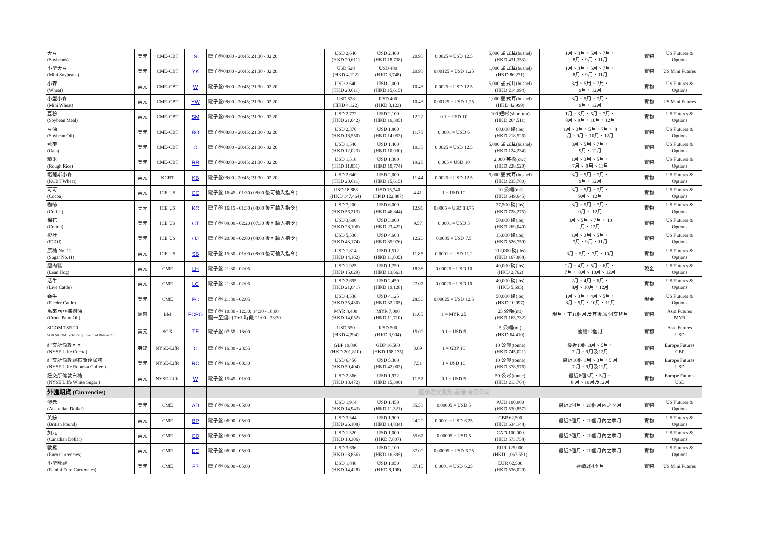| 大豆 (Soybeans) | 美元 | CME-CBT | S | 電子盤08:00 - 20:45; 21:30 - 02:20 | USD 2,640 (HKD 20,611) | USD 2,400 (HKD 18,738) | 20.93 | 0.0025 = USD 12.5 | 5,000 蒲式耳(bushel) (HKD 431,353) | 1月、3月、5月、7月、 8月、9月、11月 | 實物 | US Futures & Options |
| 小型大豆 (Mini Soybeans) | 美元 | CME-CBT | YK | 電子盤08:00 - 20:45; 21:30 - 02:20 | USD 528 (HKD 4,122) | USD 480 (HKD 3,748) | 20.93 | 0.00125 = USD 1.25 | 1,000 蒲式耳(bushel) (HKD 86,271) | 1月、3月、5月、7月、 8月、9月、11月 | 實物 | US Mini Futures |
| 小麥 (Wheat) | 美元 | CME-CBT | W | 電子盤08:00 - 20:45; 21:30 - 02:20 | USD 2,640 (HKD 20,611) | USD 2,000 (HKD 15,615) | 10.43 | 0.0025 = USD 12.5 | 5,000 蒲式耳(bushel) (HKD 214,994) | 3月、5月、7月、 9月、12月 | 實物 | US Futures & Options |
| 小型小麥 (Mini Wheat) | 美元 | CME-CBT | YW | 電子盤08:00 - 20:45; 21:30 - 02:20 | USD 528 (HKD 4,122) | USD 400 (HKD 3,123) | 10.43 | 0.00125 = USD 1.25 | 1,000 蒲式耳(bushel) (HKD 42,999) | 3月、5月、7月、 9月、12月 | 實物 | US Mini Futures |
| 豆粉 (Soybean Meal) | 美元 | CME-CBT | SM | 電子盤08:00 - 20:45; 21:30 - 02:20 | USD 2,772 (HKD 21,642) | USD 2,100 (HKD 16,395) | 12.22 | 0.1 = USD 10 | 100 短噸(short ton) (HKD 264,511) | 1月、3月、5月、7月、 8月、9月、10月、12月 | 實物 | US Futures & Options |
| 豆油 (Soybean Oil) | 美元 | CME-CBT | BO | 電子盤08:00 - 20:45; 21:30 - 02:20 | USD 2,376 (HKD 18,550) | USD 1,800 (HKD 14,053) | 11.78 | 0.0001 = USD 6 | 60,000 磅(lbs) (HKD 218,526) | 1月、3月、5月、7月、 8 月、9月、10月、12月 | 實物 | US Futures & Options |
| 燕麥 (Oats) | 美元 | CME-CBT | O | 電子盤08:00 - 20:45; 21:30 - 02:20 | USD 1,540 (HKD 12,023) | USD 1,400 (HKD 10,930) | 10.33 | 0.0025 = USD 12.5 | 5,000 蒲式耳(bushel) (HKD 124,234) | 3月、5月、7月、 9月、12月 | 實物 | US Futures & Options |
| 糙米 (Rough Rice) | 美元 | CME-CBT | RR | 電子盤08:00 - 20:45; 21:30 - 02:20 | USD 1,518 (HKD 11,851) | USD 1,380 (HKD 10,774) | 19.28 | 0.005 = USD 10 | 2,000 英擔(cwt) (HKD 228,520) | 1月、3月、5月、 7月、 9月、11月 | 實物 | US Futures & Options |
| 堪薩斯小麥 (KCBT Wheat) | 美元 | KCBT | KB | 電子盤08:00 - 20:45; 21:30 - 02:20 | USD 2,640 (HKD 20,611) | USD 2,000 (HKD 15,615) | 11.44 | 0.0025 = USD 12.5 | 5,000 蒲式耳(bushel) (HKD 235,780) | 3月、5月、7月、 9月、12月 | 實物 | US Futures & Options |
| 可可 (Cocoa) | 美元 | ICE US | CC | 電子盤 16:45 - 01:30 (08:00 後可輸入指令) | USD 18,888 (HKD 147,464) | USD 15,740 (HKD 122,887) | 4.41 | 1 = USD 10 | 10 公噸(mt) (HKD 649,645) | 3月、5月、7月、 9月、 12月 | 實物 | US Futures & Options |
| 咖啡 (Coffee) | 美元 | ICE US | KC | 電子盤 16:15 - 01:30 (08:00 後可輸入指令) | USD 7,200 (HKD 56,213) | USD 6,000 (HKD 46,844) | 12.96 | 0.0005 = USD 18.75 | 37,500 磅(lbs) (HKD 728,275) | 3月、5月、7月、 9月、 12月 | 實物 | US Futures & Options |
| 棉花 (Cotton) | 美元 | ICE US | CT | 電子盤 09:00 - 02:20 (07:30 後可輸入指令) | USD 3,600 (HKD 28,106) | USD 3,000 (HKD 23,422) | 9.57 | 0.0001 = USD 5 | 50,000 磅(lbs) (HKD 269,040) | 3月、5月、7月、 10 月、12月 | 實物 | US Futures & Options |
| 橙汁 (FCOJ) | 美元 | ICE US | OJ | 電子盤 20:00 - 02:00 (08:00 後可輸入指令) | USD 5,530 (HKD 43,174) | USD 4,608 (HKD 35,976) | 12.20 | 0.0005 = USD 7.5 | 15,000 磅(lbs) (HKD 526,759) | 1月、3月、5月、 7月、9月、11月 | 實物 | US Futures & Options |
| 原糖 No. 11 (Sugar No.11) | 美元 | ICE US | SB | 電子盤 15:30 - 01:00 (08:00 後可輸入指令) | USD 1,814 (HKD 14,162) | USD 1,512 (HKD 11,805) | 11.85 | 0.0001 = USD 11.2 | 112,000 磅(lbs) (HKD 167,888) | 3月、5月、7月、10月 | 實物 | US Futures & Options |
| 瘦肉豬 (Lean Hog) | 美元 | CME | LH | 電子盤 21:30 - 02:05 | USD 1,925 (HKD 15,029) | USD 1,750 (HKD 13,663) | 18.38 | 0.00025 = USD 10 | 40,000 磅(lbs) (HKD 2,762) | 2月、4月、5月、6月、 7月、 8月、10月、12月 | 現金 | US Futures & Options |
| 活牛 (Live Cattle) | 美元 | CME | LC | 電子盤 21:30 - 02:05 | USD 2,695 (HKD 21,041) | USD 2,450 (HKD 19,128) | 27.07 | 0.00025 = USD 10 | 40,000 磅(lbs) (HKD 5,695) | 2月、4月、6月、 8月、10月、12月 | 實物 | US Futures & Options |
| 養牛 (Feeder Cattle) | 美元 | CME | FC | 電子盤 21:30 - 02:05 | USD 4,538 (HKD 35,430) | USD 4,125 (HKD 32,205) | 28.50 | 0.00025 = USD 12.5 | 50,000 磅(lbs) (HKD 10,097) | 1月、3月、4月、5月、 8月、9月、10月、11月 | 現金 | US Futures & Options |
| 馬來西亞棕櫚油 (Crude Palm Oil) | 馬幣 | BM | FCPO | 電子盤 10:30 - 12:30; 14:30 - 18:00 週一至週四 T+1 時段 21:00 - 23:30 | MYR 8,400 (HKD 14,052) | MYR 7,000 (HKD 11,710) | 11.65 | 1 = MYR 25 | 25 公噸(mt) (HKD 163,732) | 現月、下11個月及其後36 個交替月 | 實物 | Asia Futures MYR |
| SICOM TSR 20 SGX SICOM Technically Specified Rubber 20 | 美元 | SGX | TF | 電子盤 07:55 - 18:00 | USD 550 (HKD 4,294) | USD 500 (HKD 3,904) | 15.00 | 0.1 = USD 5 | 5 公噸(mt) (HKD 64,410) | 連續12個月 | 實物 | Asia Futures USD |
| 紐交所倫敦可可 (NYSE Liffe Cocoa) | 英鎊 | NYSE-Liffe | C | 電子盤 16:30 - 23:55 | GBP 19,896 (HKD 201,810) | GBP 16,580 (HKD 168,175) | 3.69 | 1 = GBP 10 | 10 公噸(tonne) (HKD 745,021) | 最近10個 3月、5月、 7 月、9月及12月 | 實物 | Europe Futures GBP |
| 紐交所倫敦羅布斯達咖啡 (NYSE Liffe Robusta Coffee ) | 美元 | NYSE-Liffe | RC | 電子盤 16:00 - 00:30 | USD 6,456 (HKD 50,404) | USD 5,380 (HKD 42,003) | 7.51 | 1 = USD 10 | 10 公噸(tonne) (HKD 378,576) | 最近10個 1月、3月、5 月 7 月、9月及11月 | 實物 | Europe Futures USD |
| 紐交所倫敦白糖 (NYSE Liffe White Sugar ) | 美元 | NYSE-Liffe | W | 電子盤 15:45 - 01:00 | USD 2,366 (HKD 18,472) | USD 1,972 (HKD 15,396) | 11.57 | 0.1 = USD 5 | 50 公噸(tonne) (HKD 213,764) | 最近8個3月、5月、 8 月、10月及12月 | 實物 | Europe Futures USD |
| 外匯期貨 (Currencies) | | | | 國泰君安期貨(香港)有限公司 | | | | | | | | |
| 澳元 (Australian Dollar) | 美元 | CME | AD | 電子盤 06:00 - 05:00 | USD 1,914 (HKD 14,943) | USD 1,450 (HKD 11,321) | 35.53 | 0.00005 = USD 5 | AUD 100,000 (HKD 530,857) | 最近3個月、20個月內之季月 | 實物 | US Futures & Options |
| 英鎊 (British Pound) | 美元 | CME | BP | 電子盤 06:00 - 05:00 | USD 3,344 (HKD 26,108) | USD 1,900 (HKD 14,834) | 24.29 | 0.0001 = USD 6.25 | GBP 62,500 (HKD 634,148) | 最近3個月、20個月內之季月 | 實物 | US Futures & Options |
| 加元 (Canadian Dollar) | 美元 | CME | CD | 電子盤 06:00 - 05:00 | USD 1,320 (HKD 10,306) | USD 1,000 (HKD 7,807) | 55.67 | 0.00005 = USD 5 | CAD 100,000 (HKD 573,758) | 最近3個月、20個月內之季月 | 實物 | US Futures & Options |
| 歐羅 (Euro Currencies) | 美元 | CME | EC | 電子盤 06:00 - 05:00 | USD 3,696 (HKD 28,856) | USD 2,100 (HKD 16,395) | 37.00 | 0.00005 = USD 6.25 | EUR 125,000 (HKD 1,067,551) | 最近3個月、20個月內之季月 | 實物 | US Futures & Options |
| 小型歐羅 (E-mini Euro Currencies) | 美元 | CME | E7 | 電子盤 06:00 - 05:00 | USD 1,848 (HKD 14,428) | USD 1,050 (HKD 8,198) | 37.15 | 0.0001 = USD 6.25 | EUR 62,500 (HKD 536,020) | 連續2個季月 | 實物 | US Mini Futures |